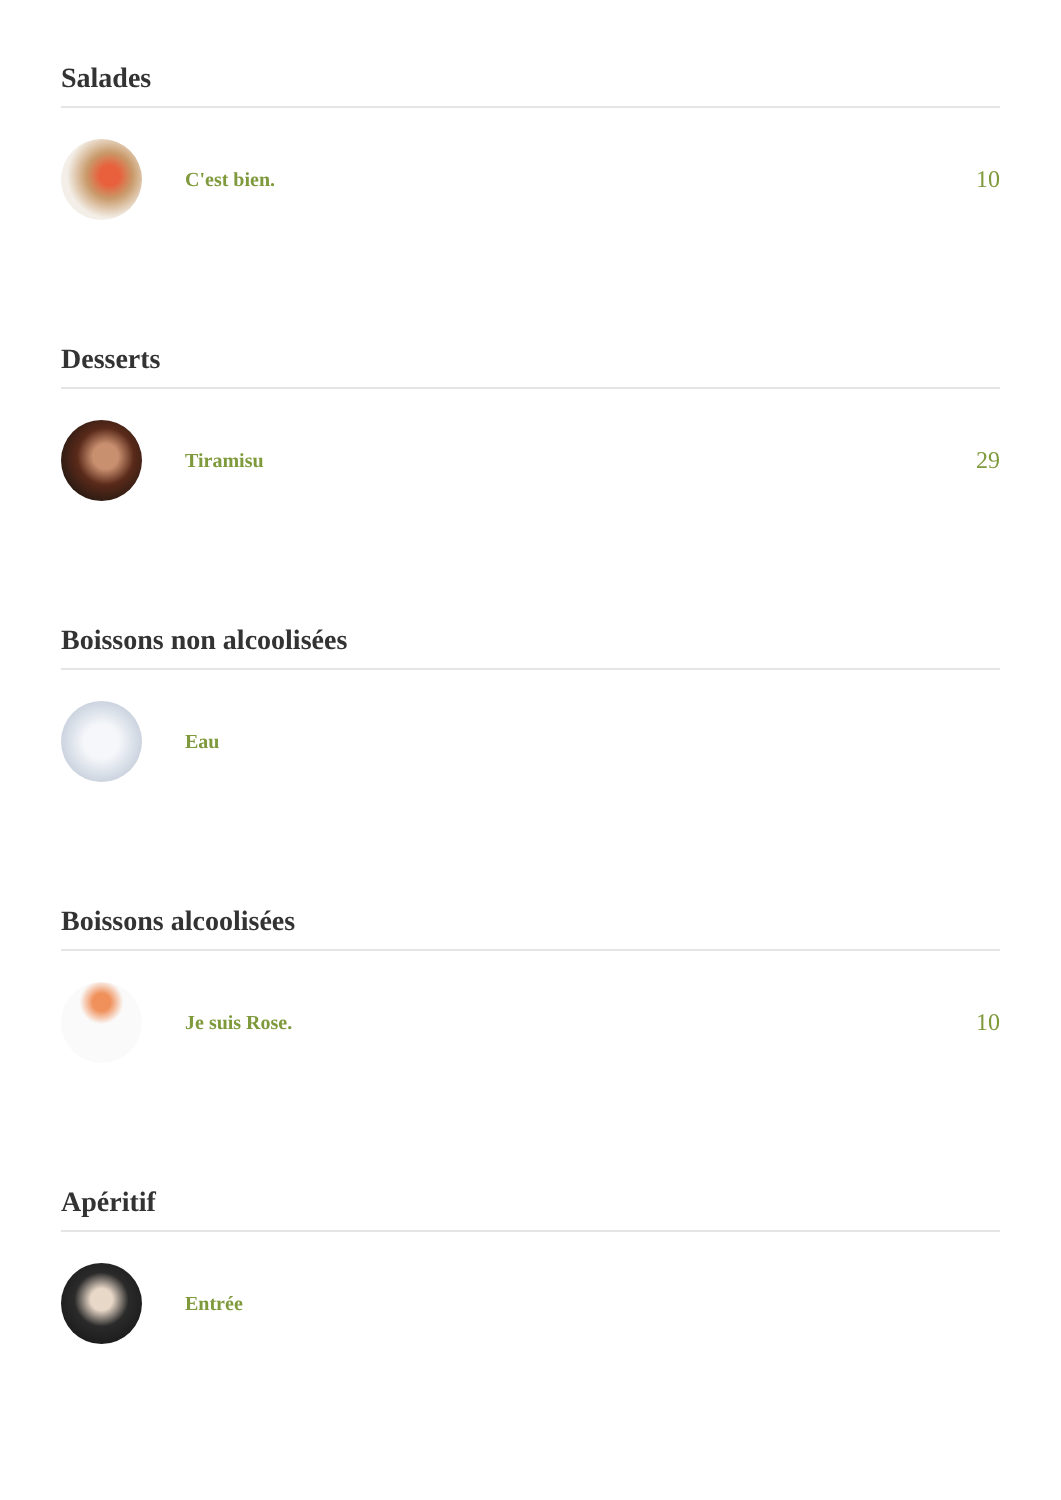Salades
C'est bien.
10
Desserts
Tiramisu
29
Boissons non alcoolisées
Eau
Boissons alcoolisées
Je suis Rose.
10
Apéritif
Entrée